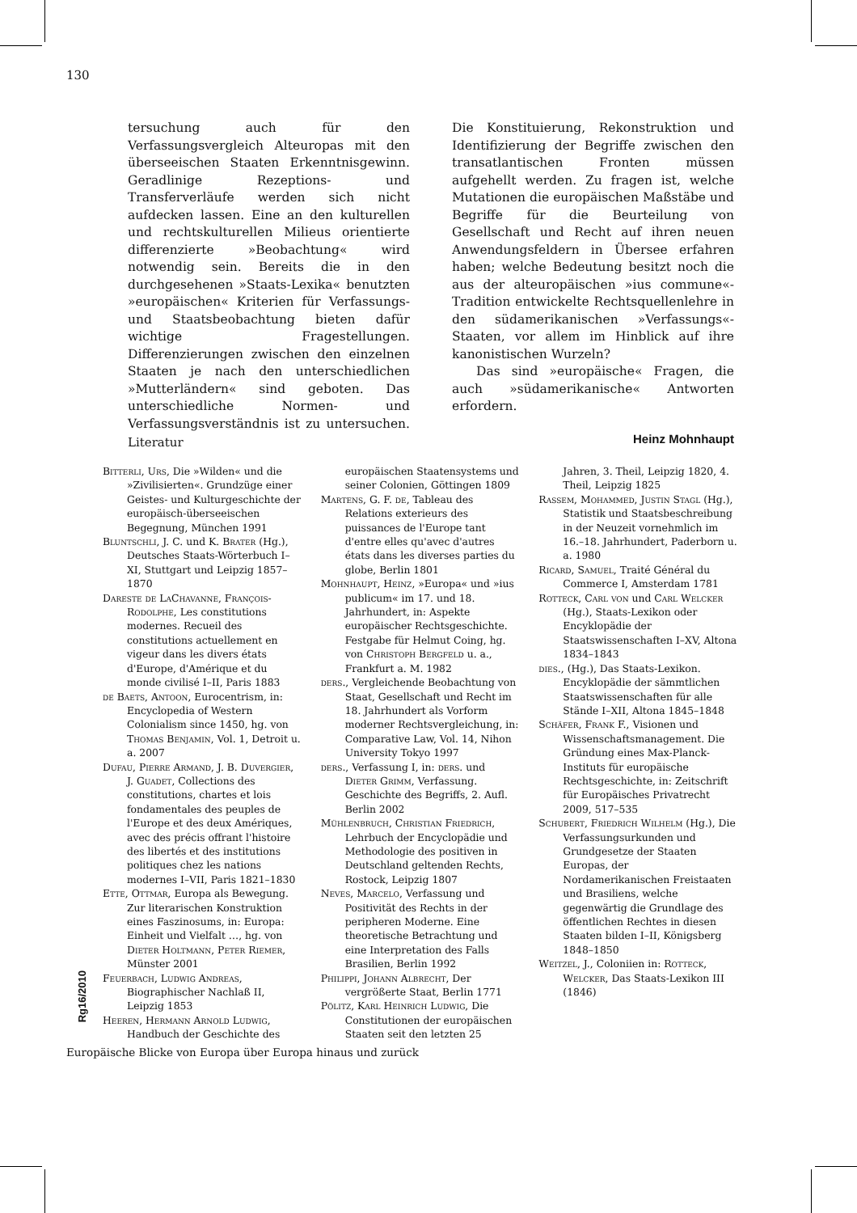130
tersuchung auch für den Verfassungsvergleich Alteuropas mit den überseeischen Staaten Erkenntnisgewinn. Geradlinige Rezeptions- und Transferverläufe werden sich nicht aufdecken lassen. Eine an den kulturellen und rechtskulturellen Milieus orientierte differenzierte »Beobachtung« wird notwendig sein. Bereits die in den durchgesehenen »Staats-Lexika« benutzten »europäischen« Kriterien für Verfassungs- und Staatsbeobachtung bieten dafür wichtige Fragestellungen. Differenzierungen zwischen den einzelnen Staaten je nach den unterschiedlichen »Mutterländern« sind geboten. Das unterschiedliche Normen- und Verfassungsverständnis ist zu untersuchen. Die Konstituierung, Rekonstruktion und Identifizierung der Begriffe zwischen den transatlantischen Fronten müssen aufgehellt werden. Zu fragen ist, welche Mutationen die europäischen Maßstäbe und Begriffe für die Beurteilung von Gesellschaft und Recht auf ihren neuen Anwendungsfeldern in Übersee erfahren haben; welche Bedeutung besitzt noch die aus der alteuropäischen »ius commune«-Tradition entwickelte Rechtsquellenlehre in den südamerikanischen »Verfassungs«-Staaten, vor allem im Hinblick auf ihre kanonistischen Wurzeln?
Das sind »europäische« Fragen, die auch »südamerikanische« Antworten erfordern.
Heinz Mohnhaupt
Literatur
Bitterli, Urs, Die »Wilden« und die »Zivilisierten«. Grundzüge einer Geistes- und Kulturgeschichte der europäisch-überseeischen Begegnung, München 1991
Bluntschli, J. C. und K. Brater (Hg.), Deutsches Staats-Wörterbuch I–XI, Stuttgart und Leipzig 1857–1870
Dareste de LaChavanne, François-Rodolphe, Les constitutions modernes. Recueil des constitutions actuellement en vigeur dans les divers états d'Europe, d'Amérique et du monde civilisé I–II, Paris 1883
de Baets, Antoon, Eurocentrism, in: Encyclopedia of Western Colonialism since 1450, hg. von Thomas Benjamin, Vol. 1, Detroit u. a. 2007
Dufau, Pierre Armand, J. B. Duvergier, J. Guadet, Collections des constitutions, chartes et lois fondamentales des peuples de l'Europe et des deux Amériques, avec des précis offrant l'histoire des libertés et des institutions politiques chez les nations modernes I–VII, Paris 1821–1830
Ette, Ottmar, Europa als Bewegung. Zur literarischen Konstruktion eines Faszinosums, in: Europa: Einheit und Vielfalt …, hg. von Dieter Holtmann, Peter Riemer, Münster 2001
Feuerbach, Ludwig Andreas, Biographischer Nachlaß II, Leipzig 1853
Heeren, Hermann Arnold Ludwig, Handbuch der Geschichte des europäischen Staatensystems und seiner Colonien, Göttingen 1809
Martens, G. F. de, Tableau des Relations exterieurs des puissances de l'Europe tant d'entre elles qu'avec d'autres états dans les diverses parties du globe, Berlin 1801
Mohnhaupt, Heinz, »Europa« und »ius publicum« im 17. und 18. Jahrhundert, in: Aspekte europäischer Rechtsgeschichte. Festgabe für Helmut Coing, hg. von Christoph Bergfeld u. a., Frankfurt a. M. 1982
ders., Vergleichende Beobachtung von Staat, Gesellschaft und Recht im 18. Jahrhundert als Vorform moderner Rechtsvergleichung, in: Comparative Law, Vol. 14, Nihon University Tokyo 1997
ders., Verfassung I, in: ders. und Dieter Grimm, Verfassung. Geschichte des Begriffs, 2. Aufl. Berlin 2002
Mühlenbruch, Christian Friedrich, Lehrbuch der Encyclopädie und Methodologie des positiven in Deutschland geltenden Rechts, Rostock, Leipzig 1807
Neves, Marcelo, Verfassung und Positivität des Rechts in der peripheren Moderne. Eine theoretische Betrachtung und eine Interpretation des Falls Brasilien, Berlin 1992
Philippi, Johann Albrecht, Der vergrößerte Staat, Berlin 1771
Pölitz, Karl Heinrich Ludwig, Die Constitutionen der europäischen Staaten seit den letzten 25 Jahren, 3. Theil, Leipzig 1820, 4. Theil, Leipzig 1825
Rassem, Mohammed, Justin Stagl (Hg.), Statistik und Staatsbeschreibung in der Neuzeit vornehmlich im 16.–18. Jahrhundert, Paderborn u. a. 1980
Ricard, Samuel, Traité Général du Commerce I, Amsterdam 1781
Rotteck, Carl von und Carl Welcker (Hg.), Staats-Lexikon oder Encyklopädie der Staatswissenschaften I–XV, Altona 1834–1843
dies., (Hg.), Das Staats-Lexikon. Encyklopädie der sämmtlichen Staatswissenschaften für alle Stände I–XII, Altona 1845–1848
Schäfer, Frank F., Visionen und Wissenschaftsmanagement. Die Gründung eines Max-Planck-Instituts für europäische Rechtsgeschichte, in: Zeitschrift für Europäisches Privatrecht 2009, 517–535
Schubert, Friedrich Wilhelm (Hg.), Die Verfassungsurkunden und Grundgesetze der Staaten Europas, der Nordamerikanischen Freistaaten und Brasiliens, welche gegenwärtig die Grundlage des öffentlichen Rechtes in diesen Staaten bilden I–II, Königsberg 1848–1850
Weitzel, J., Coloniien in: Rotteck, Welcker, Das Staats-Lexikon III (1846)
Rg16/2010
Europäische Blicke von Europa über Europa hinaus und zurück